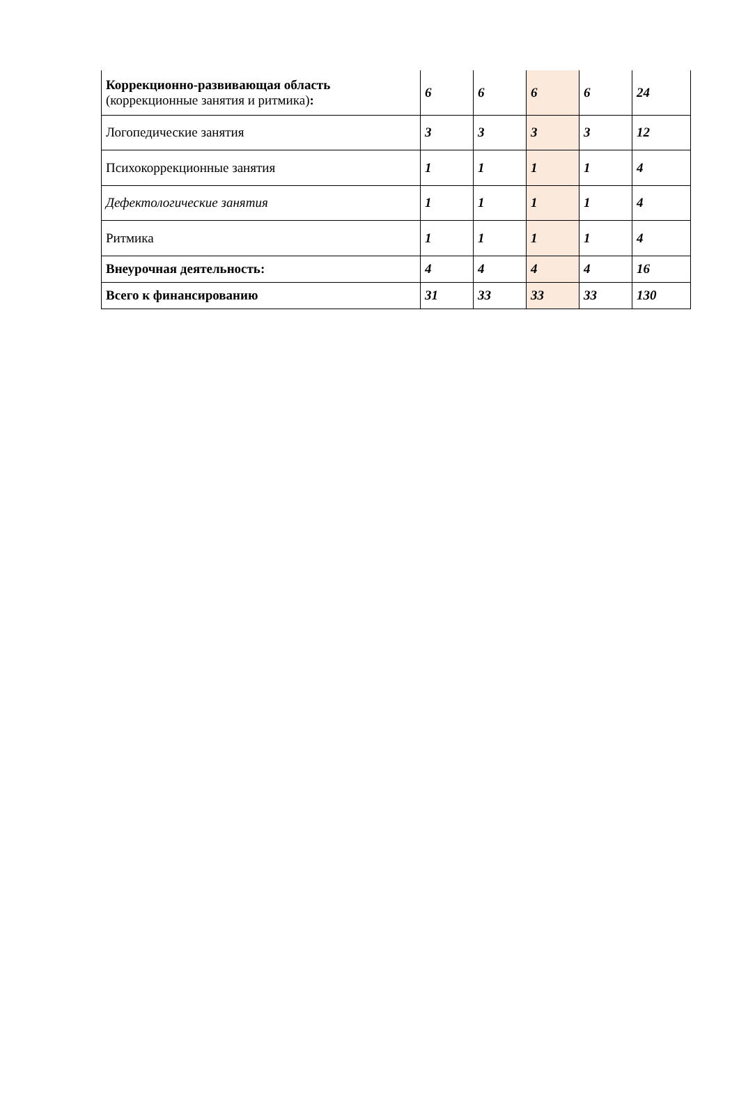| Коррекционно-развивающая область (коррекционные занятия и ритмика) : | 6 | 6 | 6 | 6 | 24 |
| Логопедические занятия | 3 | 3 | 3 | 3 | 12 |
| Психокоррекционные занятия | 1 | 1 | 1 | 1 | 4 |
| Дефектологические занятия | 1 | 1 | 1 | 1 | 4 |
| Ритмика | 1 | 1 | 1 | 1 | 4 |
| Внеурочная деятельность: | 4 | 4 | 4 | 4 | 16 |
| Всего к финансированию | 31 | 33 | 33 | 33 | 130 |